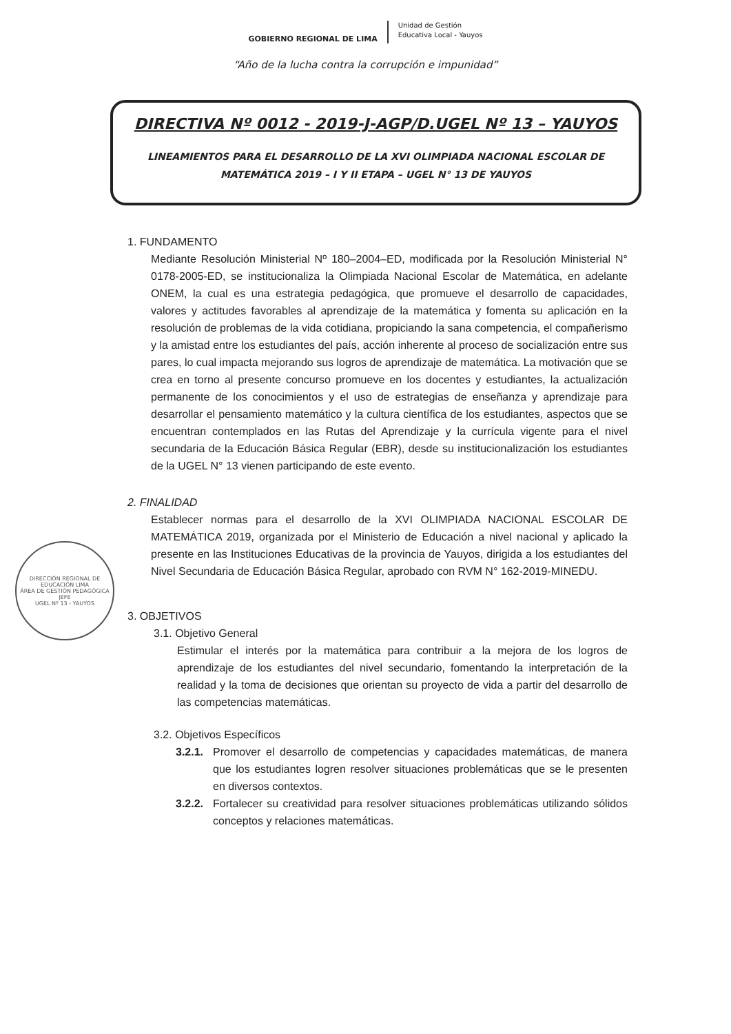GOBIERNO REGIONAL DE LIMA
Unidad de Gestión
Educativa Local - Yauyos
“Año de la lucha contra la corrupción e impunidad”
DIRECTIVA Nº 0012 - 2019-J-AGP/D.UGEL Nº 13 – YAUYOS
LINEAMIENTOS PARA EL DESARROLLO DE LA XVI OLIMPIADA NACIONAL ESCOLAR DE MATEMÁTICA 2019 – I Y II ETAPA – UGEL N° 13 DE YAUYOS
1. FUNDAMENTO
Mediante Resolución Ministerial Nº 180–2004–ED, modificada por la Resolución Ministerial N° 0178-2005-ED, se institucionaliza la Olimpiada Nacional Escolar de Matemática, en adelante ONEM, la cual es una estrategia pedagógica, que promueve el desarrollo de capacidades, valores y actitudes favorables al aprendizaje de la matemática y fomenta su aplicación en la resolución de problemas de la vida cotidiana, propiciando la sana competencia, el compañerismo y la amistad entre los estudiantes del país, acción inherente al proceso de socialización entre sus pares, lo cual impacta mejorando sus logros de aprendizaje de matemática. La motivación que se crea en torno al presente concurso promueve en los docentes y estudiantes, la actualización permanente de los conocimientos y el uso de estrategias de enseñanza y aprendizaje para desarrollar el pensamiento matemático y la cultura científica de los estudiantes, aspectos que se encuentran contemplados en las Rutas del Aprendizaje y la currícula vigente para el nivel secundaria de la Educación Básica Regular (EBR), desde su institucionalización los estudiantes de la UGEL N° 13 vienen participando de este evento.
2. FINALIDAD
Establecer normas para el desarrollo de la XVI OLIMPIADA NACIONAL ESCOLAR DE MATEMÁTICA 2019, organizada por el Ministerio de Educación a nivel nacional y aplicado la presente en las Instituciones Educativas de la provincia de Yauyos, dirigida a los estudiantes del Nivel Secundaria de Educación Básica Regular, aprobado con RVM N° 162-2019-MINEDU.
3. OBJETIVOS
3.1. Objetivo General
Estimular el interés por la matemática para contribuir a la mejora de los logros de aprendizaje de los estudiantes del nivel secundario, fomentando la interpretación de la realidad y la toma de decisiones que orientan su proyecto de vida a partir del desarrollo de las competencias matemáticas.
3.2. Objetivos Específicos
3.2.1. Promover el desarrollo de competencias y capacidades matemáticas, de manera que los estudiantes logren resolver situaciones problemáticas que se le presenten en diversos contextos.
3.2.2. Fortalecer su creatividad para resolver situaciones problemáticas utilizando sólidos conceptos y relaciones matemáticas.
DIRECCIÓN REGIONAL DE EDUCACIÓN LIMA
ÁREA DE GESTIÓN PEDAGÓGICA
JEFE
UGEL Nº 13 - YAUYOS